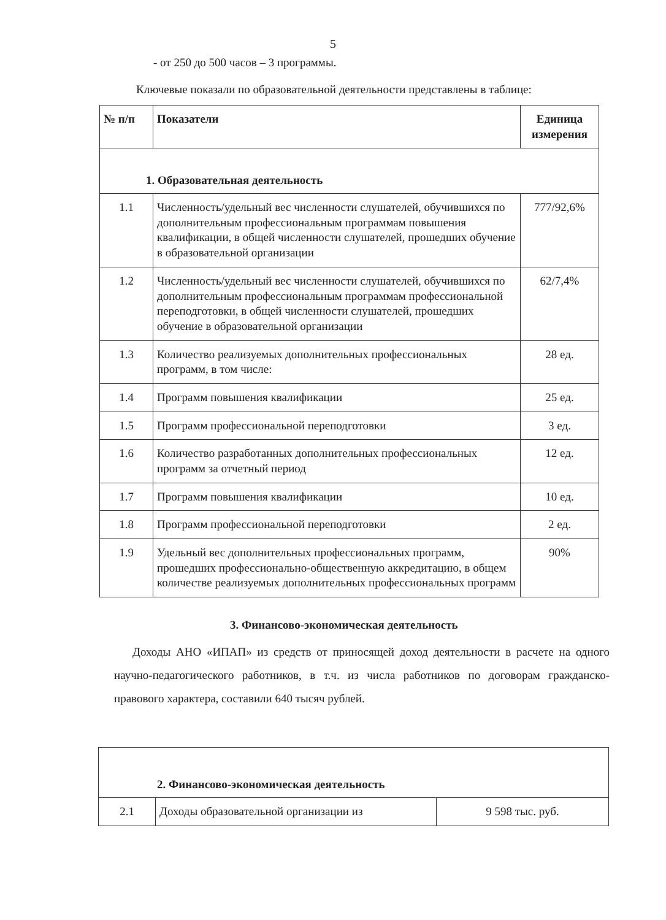5
- от 250 до 500 часов – 3 программы.
Ключевые показали по образовательной деятельности представлены в таблице:
| № п/п | Показатели | Единица измерения |
| --- | --- | --- |
| 1. Образовательная деятельность | | |
| 1.1 | Численность/удельный вес численности слушателей, обучившихся по дополнительным профессиональным программам повышения квалификации, в общей численности слушателей, прошедших обучение в образовательной организации | 777/92,6% |
| 1.2 | Численность/удельный вес численности слушателей, обучившихся по дополнительным профессиональным программам профессиональной переподготовки, в общей численности слушателей, прошедших обучение в образовательной организации | 62/7,4% |
| 1.3 | Количество реализуемых дополнительных профессиональных программ, в том числе: | 28 ед. |
| 1.4 | Программ повышения квалификации | 25 ед. |
| 1.5 | Программ профессиональной переподготовки | 3 ед. |
| 1.6 | Количество разработанных дополнительных профессиональных программ за отчетный период | 12 ед. |
| 1.7 | Программ повышения квалификации | 10 ед. |
| 1.8 | Программ профессиональной переподготовки | 2 ед. |
| 1.9 | Удельный вес дополнительных профессиональных программ, прошедших профессионально-общественную аккредитацию, в общем количестве реализуемых дополнительных профессиональных программ | 90% |
3. Финансово-экономическая деятельность
Доходы АНО «ИПАП» из средств от приносящей доход деятельности в расчете на одного научно-педагогического работников, в т.ч. из числа работников по договорам гражданско-правового характера, составили 640 тысяч рублей.
| 2. Финансово-экономическая деятельность | | |
| 2.1 | Доходы образовательной организации из | 9 598 тыс. руб. |